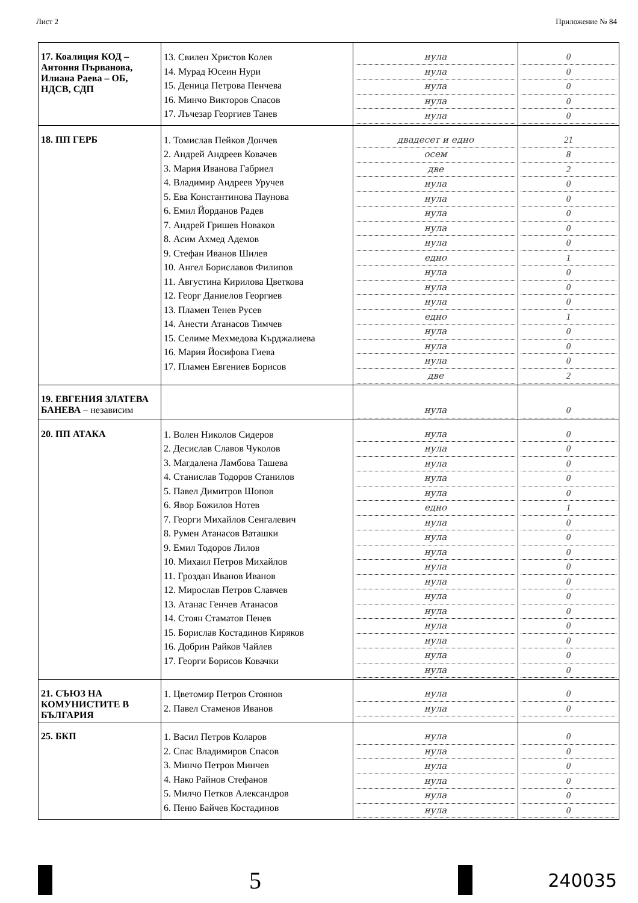Лист 2 Приложение № 84
| 17. Коалиция КОД – Антония Първанова, Илиана Раева – ОБ, НДСВ, СДП | 13. Свилен Христов Колев 14. Мурад Юсеин Нури 15. Деница Петрова Пенчева 16. Минчо Викторов Спасов 17. Лъчезар Георгиев Танев | нула нула нула нула нула | 0 0 0 0 0 |
| 18. ПП ГЕРБ | 1. Томислав Пейков Дончев 2. Андрей Андреев Ковачев 3. Мария Иванова Габриел 4. Владимир Андреев Уручев 5. Ева Константинова Паунова 6. Емил Йорданов Радев 7. Андрей Гришев Новаков 8. Асим Ахмед Адемов 9. Стефан Иванов Шилев 10. Ангел Бориславов Филипов 11. Августина Кирилова Цветкова 12. Георг Даниелов Георгиев 13. Пламен Тенев Русев 14. Анести Атанасов Тимчев 15. Селиме Мехмедова Кърджалиева 16. Мария Йосифова Гиева 17. Пламен Евгениев Борисов | двадесет и едно осем две нула нула нула нула нула едно нула нула нула едно нула нула нула две | 21 8 2 0 0 0 0 0 1 0 0 0 1 0 0 0 2 |
| 19. ЕВГЕНИЯ ЗЛАТЕВА БАНЕВА – независим | | нула | 0 |
| 20. ПП АТАКА | 1. Волен Николов Сидеров 2. Десислав Славов Чуколов 3. Магдалена Ламбова Ташева 4. Станислав Тодоров Станилов 5. Павел Димитров Шопов 6. Явор Божилов Нотев 7. Георги Михайлов Сенгалевич 8. Румен Атанасов Ваташки 9. Емил Тодоров Лилов 10. Михаил Петров Михайлов 11. Гроздан Иванов Иванов 12. Мирослав Петров Славчев 13. Атанас Генчев Атанасов 14. Стоян Стаматов Пенев 15. Борислав Костадинов Киряков 16. Добрин Райков Чайлев 17. Георги Борисов Ковачки | нула нула нула нула нула едно нула нула нула нула нула нула нула нула нула нула нула | 0 0 0 0 0 1 0 0 0 0 0 0 0 0 0 0 0 |
| 21. СЪЮЗ НА КОМУНИСТИТЕ В БЪЛГАРИЯ | 1. Цветомир Петров Стоянов 2. Павел Стаменов Иванов | нула нула | 0 0 |
| 25. БКП | 1. Васил Петров Коларов 2. Спас Владимиров Спасов 3. Минчо Петров Минчев 4. Нако Райнов Стефанов 5. Милчо Петков Александров 6. Пеню Байчев Костадинов | нула нула нула нула нула нула | 0 0 0 0 0 0 |
5
240035